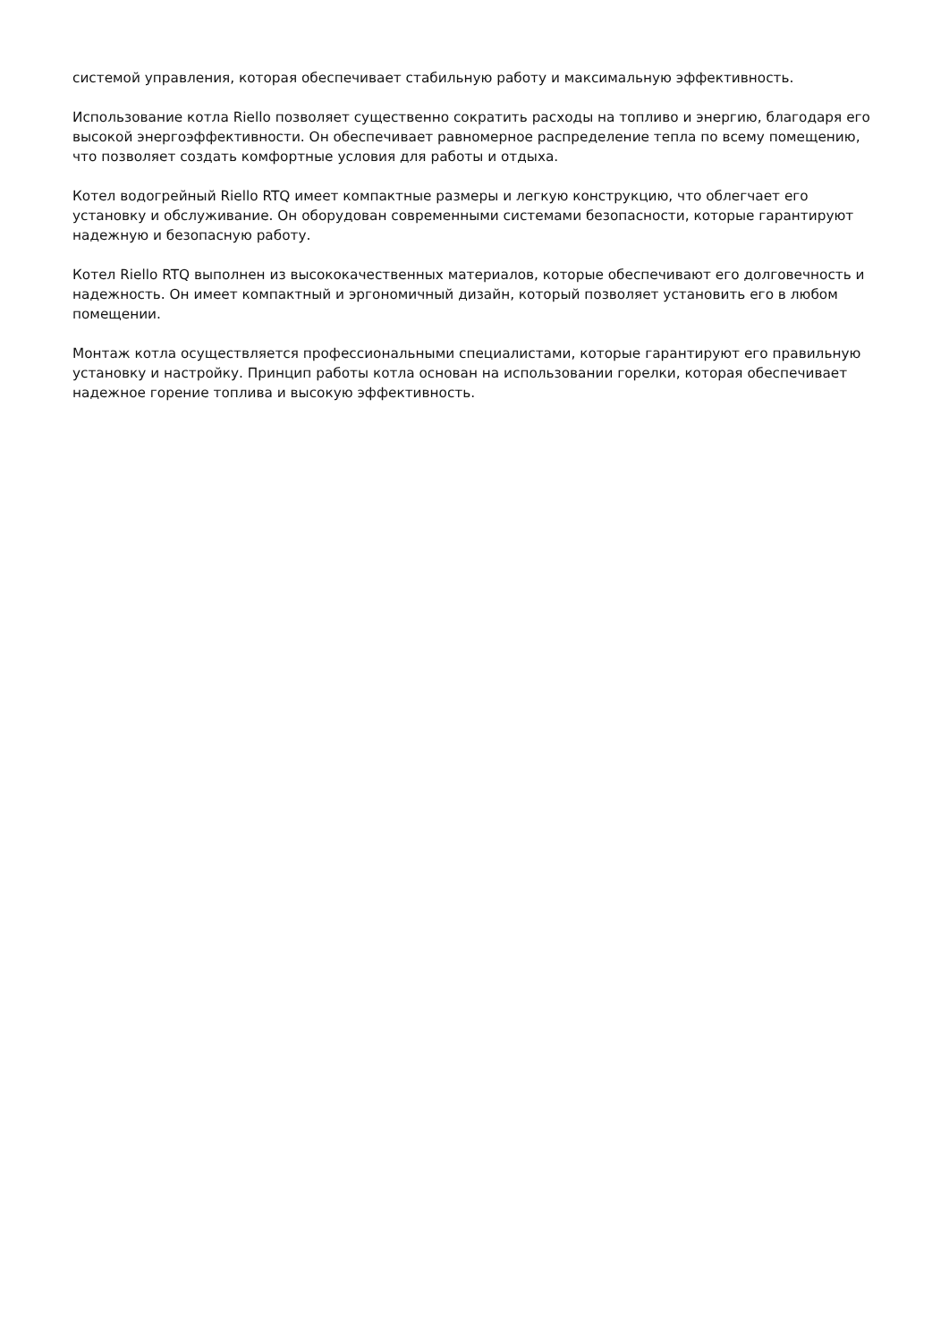системой управления, которая обеспечивает стабильную работу и максимальную эффективность.
Использование котла Riello позволяет существенно сократить расходы на топливо и энергию, благодаря его высокой энергоэффективности. Он обеспечивает равномерное распределение тепла по всему помещению, что позволяет создать комфортные условия для работы и отдыха.
Котел водогрейный Riello RTQ имеет компактные размеры и легкую конструкцию, что облегчает его установку и обслуживание. Он оборудован современными системами безопасности, которые гарантируют надежную и безопасную работу.
Котел Riello RTQ выполнен из высококачественных материалов, которые обеспечивают его долговечность и надежность. Он имеет компактный и эргономичный дизайн, который позволяет установить его в любом помещении.
Монтаж котла осуществляется профессиональными специалистами, которые гарантируют его правильную установку и настройку. Принцип работы котла основан на использовании горелки, которая обеспечивает надежное горение топлива и высокую эффективность.